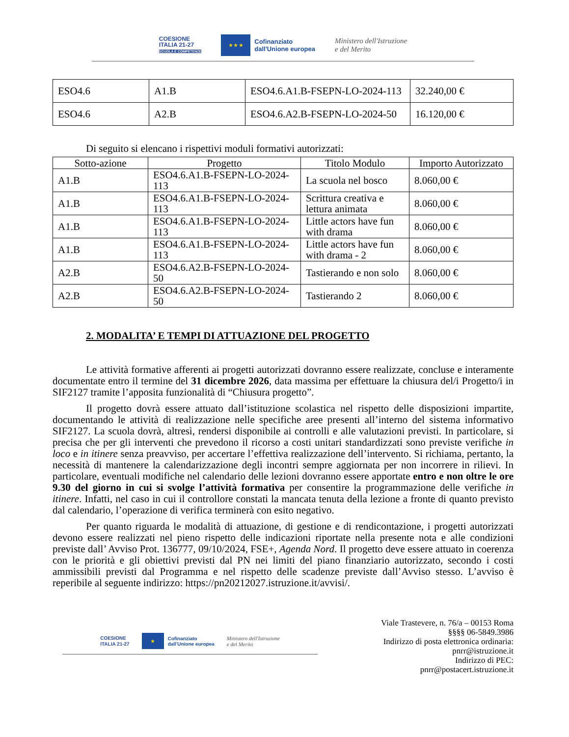COESIONE
ITALIA 21-27
SCUOLA E COMPETENZE
★ ★ ★
Cofinanziato
dall'Unione europea
Ministero dell'Istruzione
e del Merito
| ESO4.6 | A1.B | ESO4.6.A1.B-FSEPN-LO-2024-113 | 32.240,00 € |
| ESO4.6 | A2.B | ESO4.6.A2.B-FSEPN-LO-2024-50 | 16.120,00 € |
Di seguito si elencano i rispettivi moduli formativi autorizzati:
| Sotto-azione | Progetto | Titolo Modulo | Importo Autorizzato |
| --- | --- | --- | --- |
| A1.B | ESO4.6.A1.B-FSEPN-LO-2024-113 | La scuola nel bosco | 8.060,00 € |
| A1.B | ESO4.6.A1.B-FSEPN-LO-2024-113 | Scrittura creativa e lettura animata | 8.060,00 € |
| A1.B | ESO4.6.A1.B-FSEPN-LO-2024-113 | Little actors have fun with drama | 8.060,00 € |
| A1.B | ESO4.6.A1.B-FSEPN-LO-2024-113 | Little actors have fun with drama - 2 | 8.060,00 € |
| A2.B | ESO4.6.A2.B-FSEPN-LO-2024-50 | Tastierando e non solo | 8.060,00 € |
| A2.B | ESO4.6.A2.B-FSEPN-LO-2024-50 | Tastierando 2 | 8.060,00 € |
2. MODALITA’ E TEMPI DI ATTUAZIONE DEL PROGETTO
Le attività formative afferenti ai progetti autorizzati dovranno essere realizzate, concluse e interamente documentate entro il termine del 31 dicembre 2026, data massima per effettuare la chiusura del/i Progetto/i in SIF2127 tramite l’apposita funzionalità di “Chiusura progetto”.
Il progetto dovrà essere attuato dall’istituzione scolastica nel rispetto delle disposizioni impartite, documentando le attività di realizzazione nelle specifiche aree presenti all’interno del sistema informativo SIF2127. La scuola dovrà, altresì, rendersi disponibile ai controlli e alle valutazioni previsti. In particolare, si precisa che per gli interventi che prevedono il ricorso a costi unitari standardizzati sono previste verifiche in loco e in itinere senza preavviso, per accertare l’effettiva realizzazione dell’intervento. Si richiama, pertanto, la necessità di mantenere la calendarizzazione degli incontri sempre aggiornata per non incorrere in rilievi. In particolare, eventuali modifiche nel calendario delle lezioni dovranno essere apportate entro e non oltre le ore 9.30 del giorno in cui si svolge l’attività formativa per consentire la programmazione delle verifiche in itinere. Infatti, nel caso in cui il controllore constati la mancata tenuta della lezione a fronte di quanto previsto dal calendario, l’operazione di verifica terminerà con esito negativo.
Per quanto riguarda le modalità di attuazione, di gestione e di rendicontazione, i progetti autorizzati devono essere realizzati nel pieno rispetto delle indicazioni riportate nella presente nota e alle condizioni previste dall’ Avviso Prot. 136777, 09/10/2024, FSE+, Agenda Nord. Il progetto deve essere attuato in coerenza con le priorità e gli obiettivi previsti dal PN nei limiti del piano finanziario autorizzato, secondo i costi ammissibili previsti dal Programma e nel rispetto delle scadenze previste dall’Avviso stesso. L’avviso è reperibile al seguente indirizzo: https://pn20212027.istruzione.it/avvisi/.
COESIONE
ITALIA 21-27
★
Cofinanziato
dall'Unione europea
Ministero dell'Istruzione
e del Merito
Viale Trastevere, n. 76/a – 00153 Roma
§§§§ 06-5849.3986
Indirizzo di posta elettronica ordinaria:
pnrr@istruzione.it
Indirizzo di PEC:
pnrr@postacert.istruzione.it